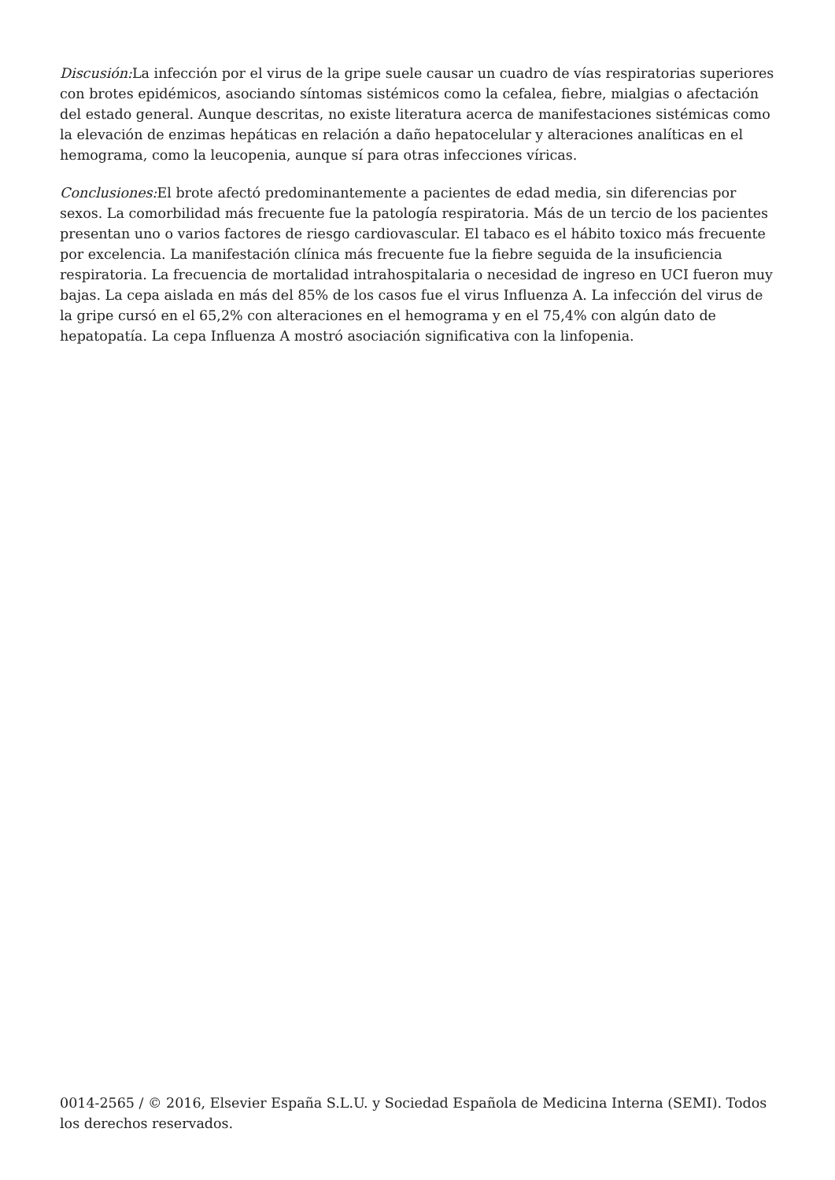Discusión: La infección por el virus de la gripe suele causar un cuadro de vías respiratorias superiores con brotes epidémicos, asociando síntomas sistémicos como la cefalea, fiebre, mialgias o afectación del estado general. Aunque descritas, no existe literatura acerca de manifestaciones sistémicas como la elevación de enzimas hepáticas en relación a daño hepatocelular y alteraciones analíticas en el hemograma, como la leucopenia, aunque sí para otras infecciones víricas.
Conclusiones: El brote afectó predominantemente a pacientes de edad media, sin diferencias por sexos. La comorbilidad más frecuente fue la patología respiratoria. Más de un tercio de los pacientes presentan uno o varios factores de riesgo cardiovascular. El tabaco es el hábito toxico más frecuente por excelencia. La manifestación clínica más frecuente fue la fiebre seguida de la insuficiencia respiratoria. La frecuencia de mortalidad intrahospitalaria o necesidad de ingreso en UCI fueron muy bajas. La cepa aislada en más del 85% de los casos fue el virus Influenza A. La infección del virus de la gripe cursó en el 65,2% con alteraciones en el hemograma y en el 75,4% con algún dato de hepatopatía. La cepa Influenza A mostró asociación significativa con la linfopenia.
0014-2565 / © 2016, Elsevier España S.L.U. y Sociedad Española de Medicina Interna (SEMI). Todos los derechos reservados.